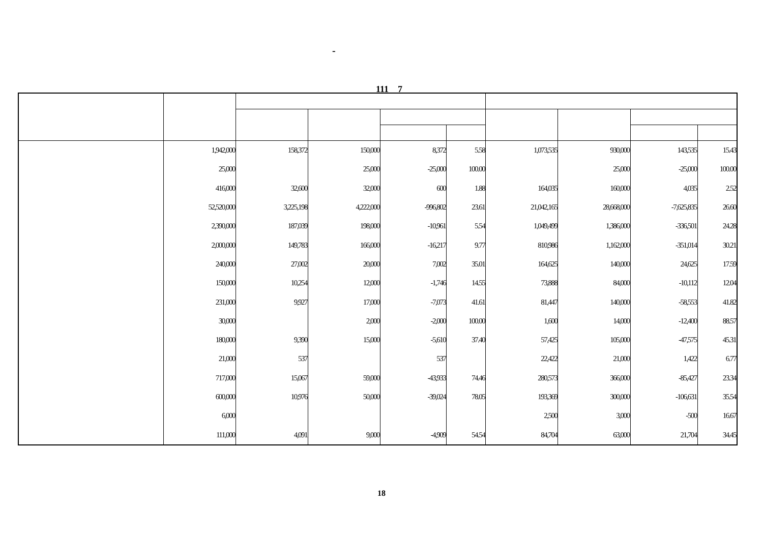-
111　7
| | 1,942,000 | 158,372 | 150,000 | 8,372 | 5.58 | 1,073,535 | 930,000 | 143,535 | 15.43 |
| | 25,000 | | 25,000 | -25,000 | 100.00 | | 25,000 | -25,000 | 100.00 |
| | 416,000 | 32,600 | 32,000 | 600 | 1.88 | 164,035 | 160,000 | 4,035 | 2.52 |
| | 52,520,000 | 3,225,198 | 4,222,000 | -996,802 | 23.61 | 21,042,165 | 28,668,000 | -7,625,835 | 26.60 |
| | 2,390,000 | 187,039 | 198,000 | -10,961 | 5.54 | 1,049,499 | 1,386,000 | -336,501 | 24.28 |
| | 2,000,000 | 149,783 | 166,000 | -16,217 | 9.77 | 810,986 | 1,162,000 | -351,014 | 30.21 |
| | 240,000 | 27,002 | 20,000 | 7,002 | 35.01 | 164,625 | 140,000 | 24,625 | 17.59 |
| | 150,000 | 10,254 | 12,000 | -1,746 | 14.55 | 73,888 | 84,000 | -10,112 | 12.04 |
| | 231,000 | 9,927 | 17,000 | -7,073 | 41.61 | 81,447 | 140,000 | -58,553 | 41.82 |
| | 30,000 | | 2,000 | -2,000 | 100.00 | 1,600 | 14,000 | -12,400 | 88.57 |
| | 180,000 | 9,390 | 15,000 | -5,610 | 37.40 | 57,425 | 105,000 | -47,575 | 45.31 |
| | 21,000 | 537 | | 537 | | 22,422 | 21,000 | 1,422 | 6.77 |
| | 717,000 | 15,067 | 59,000 | -43,933 | 74.46 | 280,573 | 366,000 | -85,427 | 23.34 |
| | 600,000 | 10,976 | 50,000 | -39,024 | 78.05 | 193,369 | 300,000 | -106,631 | 35.54 |
| | 6,000 | | | | | 2,500 | 3,000 | -500 | 16.67 |
| | 111,000 | 4,091 | 9,000 | -4,909 | 54.54 | 84,704 | 63,000 | 21,704 | 34.45 |
18